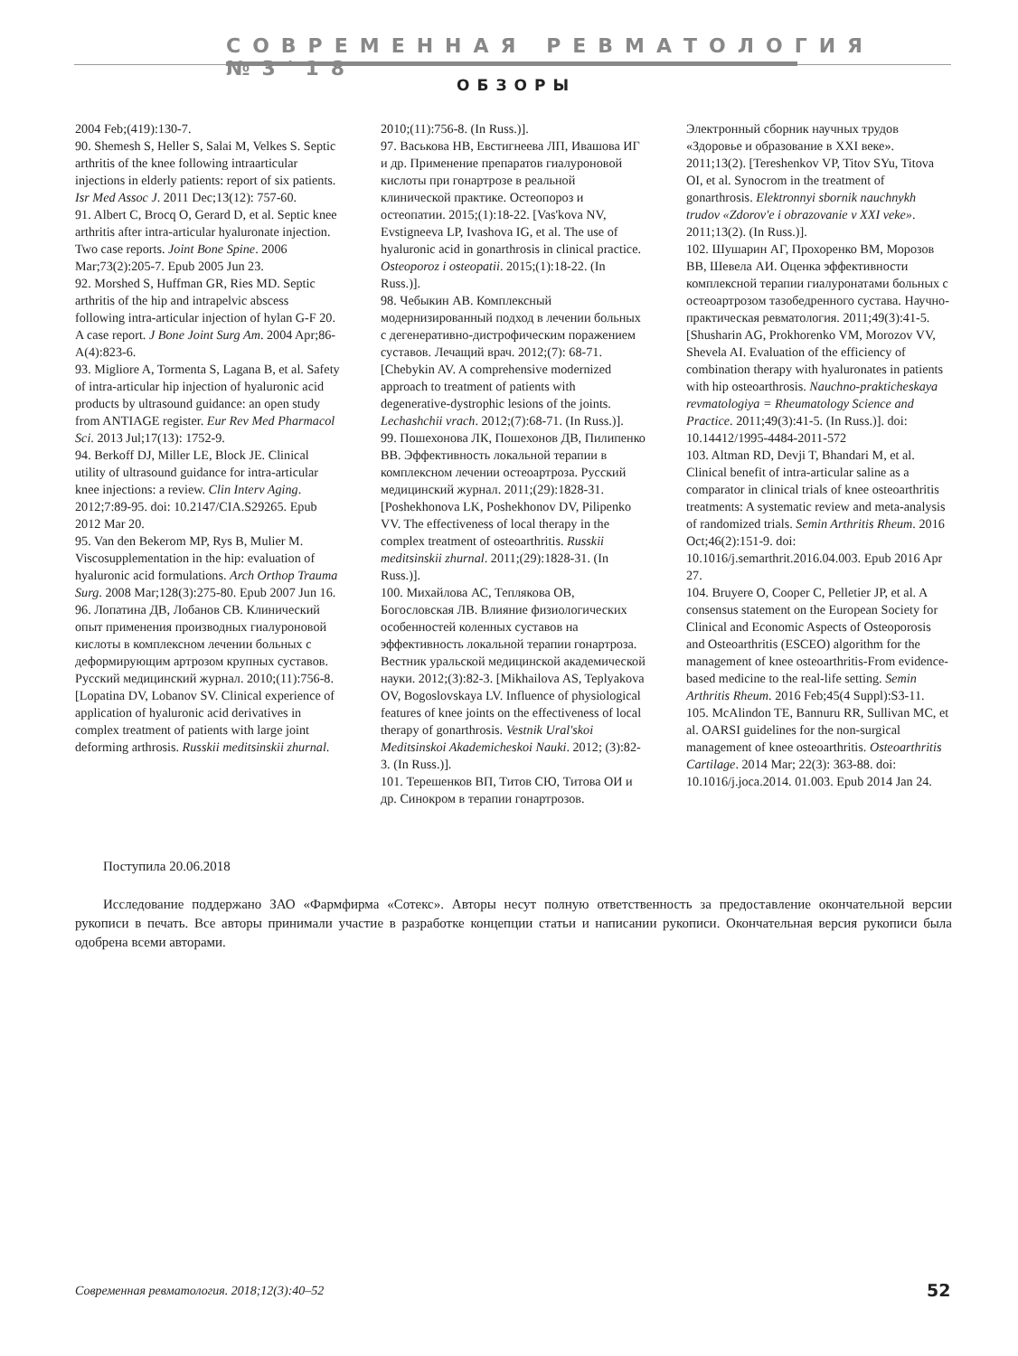СОВРЕМЕННАЯ РЕВМАТОЛОГИЯ №3'18
ОБЗОРЫ
2004 Feb;(419):130-7.
90. Shemesh S, Heller S, Salai M, Velkes S. Septic arthritis of the knee following intraarticular injections in elderly patients: report of six patients. Isr Med Assoc J. 2011 Dec;13(12): 757-60.
91. Albert C, Brocq O, Gerard D, et al. Septic knee arthritis after intra-articular hyaluronate injection. Two case reports. Joint Bone Spine. 2006 Mar;73(2):205-7. Epub 2005 Jun 23.
92. Morshed S, Huffman GR, Ries MD. Septic arthritis of the hip and intrapelvic abscess following intra-articular injection of hylan G-F 20. A case report. J Bone Joint Surg Am. 2004 Apr;86-A(4):823-6.
93. Migliore A, Tormenta S, Lagana B, et al. Safety of intra-articular hip injection of hyaluronic acid products by ultrasound guidance: an open study from ANTIAGE register. Eur Rev Med Pharmacol Sci. 2013 Jul;17(13): 1752-9.
94. Berkoff DJ, Miller LE, Block JE. Clinical utility of ultrasound guidance for intra-articular knee injections: a review. Clin Interv Aging. 2012;7:89-95. doi: 10.2147/CIA.S29265. Epub 2012 Mar 20.
95. Van den Bekerom MP, Rys B, Mulier M. Viscosupplementation in the hip: evaluation of hyaluronic acid formulations. Arch Orthop Trauma Surg. 2008 Mar;128(3):275-80. Epub 2007 Jun 16.
96. Лопатина ДВ, Лобанов СВ. Клинический опыт применения производных гиалуроновой кислоты в комплексном лечении больных с деформирующим артрозом крупных суставов. Русский медицинский журнал. 2010;(11):756-8. [Lopatina DV, Lobanov SV. Clinical experience of application of hyaluronic acid derivatives in complex treatment of patients with large joint deforming arthrosis. Russkii meditsinskii zhurnal.
2010;(11):756-8. (In Russ.)].
97. Васькова НВ, Евстигнеева ЛП, Ивашова ИГ и др. Применение препаратов гиалуроновой кислоты при гонартрозе в реальной клинической практике. Остеопороз и остеопатии. 2015;(1):18-22. [Vas'kova NV, Evstigneeva LP, Ivashova IG, et al. The use of hyaluronic acid in gonarthrosis in clinical practice. Osteoporoz i osteopatii. 2015;(1):18-22. (In Russ.)].
98. Чебыкин АВ. Комплексный модернизированный подход в лечении больных с дегенеративно-дистрофическим поражением суставов. Лечащий врач. 2012;(7): 68-71. [Chebykin AV. A comprehensive modernized approach to treatment of patients with degenerative-dystrophic lesions of the joints. Lechashchii vrach. 2012;(7):68-71. (In Russ.)].
99. Пошехонова ЛК, Пошехонов ДВ, Пилипенко ВВ. Эффективность локальной терапии в комплексном лечении остеоартроза. Русский медицинский журнал. 2011;(29):1828-31. [Poshekhonova LK, Poshekhonov DV, Pilipenko VV. The effectiveness of local therapy in the complex treatment of osteoarthritis. Russkii meditsinskii zhurnal. 2011;(29):1828-31. (In Russ.)].
100. Михайлова АС, Теплякова ОВ, Богословская ЛВ. Влияние физиологических особенностей коленных суставов на эффективность локальной терапии гонартроза. Вестник уральской медицинской академической науки. 2012;(3):82-3. [Mikhailova AS, Teplyakova OV, Bogoslovskaya LV. Influence of physiological features of knee joints on the effectiveness of local therapy of gonarthrosis. Vestnik Ural'skoi Meditsinskoi Akademicheskoi Nauki. 2012; (3):82-3. (In Russ.)].
101. Терешенков ВП, Титов СЮ, Титова ОИ и др. Синокром в терапии гонартрозов.
Электронный сборник научных трудов «Здоровье и образование в XXI веке». 2011;13(2). [Tereshenkov VP, Titov SYu, Titova OI, et al. Synocrom in the treatment of gonarthrosis. Elektronnyi sbornik nauchnykh trudov «Zdorov'e i obrazovanie v XXI veke». 2011;13(2). (In Russ.)].
102. Шушарин АГ, Прохоренко ВМ, Морозов ВВ, Шевела АИ. Оценка эффективности комплексной терапии гиалуронатами больных с остеоартрозом тазобедренного сустава. Научно-практическая ревматология. 2011;49(3):41-5. [Shusharin AG, Prokhorenko VM, Morozov VV, Shevela AI. Evaluation of the efficiency of combination therapy with hyaluronates in patients with hip osteoarthrosis. Nauchno-prakticheskaya revmatologiya = Rheumatology Science and Practice. 2011;49(3):41-5. (In Russ.)]. doi: 10.14412/1995-4484-2011-572
103. Altman RD, Devji T, Bhandari M, et al. Clinical benefit of intra-articular saline as a comparator in clinical trials of knee osteoarthritis treatments: A systematic review and meta-analysis of randomized trials. Semin Arthritis Rheum. 2016 Oct;46(2):151-9. doi: 10.1016/j.semarthrit.2016.04.003. Epub 2016 Apr 27.
104. Bruyere O, Cooper C, Pelletier JP, et al. A consensus statement on the European Society for Clinical and Economic Aspects of Osteoporosis and Osteoarthritis (ESCEO) algorithm for the management of knee osteoarthritis-From evidence-based medicine to the real-life setting. Semin Arthritis Rheum. 2016 Feb;45(4 Suppl):S3-11.
105. McAlindon TE, Bannuru RR, Sullivan MC, et al. OARSI guidelines for the non-surgical management of knee osteoarthritis. Osteoarthritis Cartilage. 2014 Mar; 22(3): 363-88. doi: 10.1016/j.joca.2014. 01.003. Epub 2014 Jan 24.
Поступила 20.06.2018
Исследование поддержано ЗАО «Фармфирма «Сотекс». Авторы несут полную ответственность за предоставление окончательной версии рукописи в печать. Все авторы принимали участие в разработке концепции статьи и написании рукописи. Окончательная версия рукописи была одобрена всеми авторами.
Современная ревматология. 2018;12(3):40–52
52